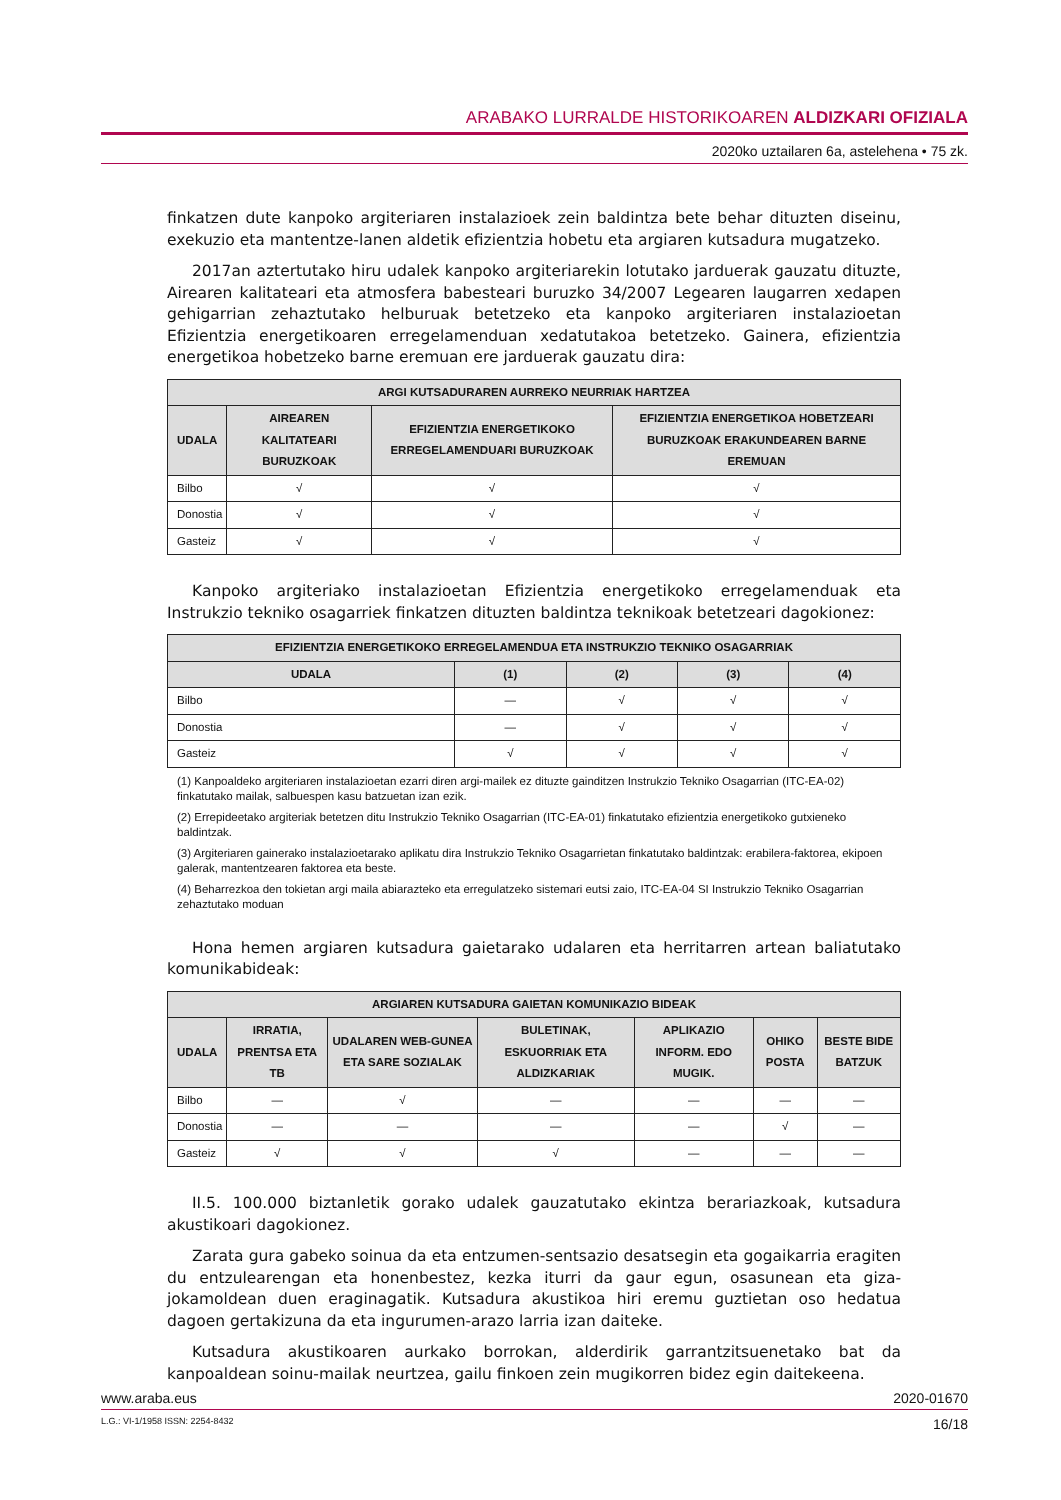ARABAKO LURRALDE HISTORIKOAREN ALDIZKARI OFIZIALA
2020ko uztailaren 6a, astelehena • 75 zk.
finkatzen dute kanpoko argiteriaren instalazioek zein baldintza bete behar dituzten diseinu, exekuzio eta mantentze-lanen aldetik efizientzia hobetu eta argiaren kutsadura mugatzeko.
2017an aztertutako hiru udalek kanpoko argiteriarekin lotutako jarduerak gauzatu dituzte, Airearen kalitateari eta atmosfera babesteari buruzko 34/2007 Legearen laugarren xedapen gehigarrian zehaztutako helburuak betetzeko eta kanpoko argiteriaren instalazioetan Efizientzia energetikoaren erregelamenduan xedatutakoa betetzeko. Gainera, efizientzia energetikoa hobetzeko barne eremuan ere jarduerak gauzatu dira:
| ARGI KUTSADURAREN AURREKO NEURRIAK HARTZEA | | | |
| --- | --- | --- | --- |
| UDALA | AIREAREN KALITATEARI BURUZKOAK | EFIZIENTZIA ENERGETIKOKO ERREGELAMENDUARI BURUZKOAK | EFIZIENTZIA ENERGETIKOA HOBETZEARI BURUZKOAK ERAKUNDEAREN BARNE EREMUAN |
| Bilbo | √ | √ | √ |
| Donostia | √ | √ | √ |
| Gasteiz | √ | √ | √ |
Kanpoko argiteriako instalazioetan Efizientzia energetikoko erregelamenduak eta Instrukzio tekniko osagarriek finkatzen dituzten baldintza teknikoak betetzeari dagokionez:
| EFIZIENTZIA ENERGETIKOKO ERREGELAMENDUA ETA INSTRUKZIO TEKNIKO OSAGARRIAK | | | | |
| --- | --- | --- | --- | --- |
| UDALA | (1) | (2) | (3) | (4) |
| Bilbo | — | √ | √ | √ |
| Donostia | — | √ | √ | √ |
| Gasteiz | √ | √ | √ | √ |
(1) Kanpoaldeko argiteriaren instalazioetan ezarri diren argi-mailek ez dituzte gainditzen Instrukzio Tekniko Osagarrian (ITC-EA-02) finkatutako mailak, salbuespen kasu batzuetan izan ezik.
(2) Errepideetako argiteriak betetzen ditu Instrukzio Tekniko Osagarrian (ITC-EA-01) finkatutako efizientzia energetikoko gutxieneko baldintzak.
(3) Argiteriaren gainerako instalazioetarako aplikatu dira Instrukzio Tekniko Osagarrietan finkatutako baldintzak: erabilera-faktorea, ekipoen galerak, mantentzearen faktorea eta beste.
(4) Beharrezkoa den tokietan argi maila abiarazteko eta erregulatzeko sistemari eutsi zaio, ITC-EA-04 SI Instrukzio Tekniko Osagarrian zehaztutako moduan
Hona hemen argiaren kutsadura gaietarako udalaren eta herritarren artean baliatutako komunikabideak:
| ARGIAREN KUTSADURA GAIETAN KOMUNIKAZIO BIDEAK | | | | | | |
| --- | --- | --- | --- | --- | --- | --- |
| UDALA | IRRATIA, PRENTSA ETA TB | UDALAREN WEB-GUNEA ETA SARE SOZIALAK | BULETINAK, ESKUORRIAK ETA ALDIZKARIAK | APLIKAZIO INFORM. EDO MUGIK. | OHIKO POSTA | BESTE BIDE BATZUK |
| Bilbo | — | √ | — | — | — | — |
| Donostia | — | — | — | — | √ | — |
| Gasteiz | √ | √ | √ | — | — | — |
II.5. 100.000 biztanletik gorako udalek gauzatutako ekintza berariazkoak, kutsadura akustikoari dagokionez.
Zarata gura gabeko soinua da eta entzumen-sentsazio desatsegin eta gogaikarria eragiten du entzulearengan eta honenbestez, kezka iturri da gaur egun, osasunean eta giza-jokamoldean duen eraginagatik. Kutsadura akustikoa hiri eremu guztietan oso hedatua dagoen gertakizuna da eta ingurumen-arazo larria izan daiteke.
Kutsadura akustikoaren aurkako borrokan, alderdirik garrantzitsuenetako bat da kanpoaldean soinu-mailak neurtzea, gailu finkoen zein mugikorren bidez egin daitekeena.
www.araba.eus 2020-01670
L.G.: VI-1/1958 ISSN: 2254-8432 16/18